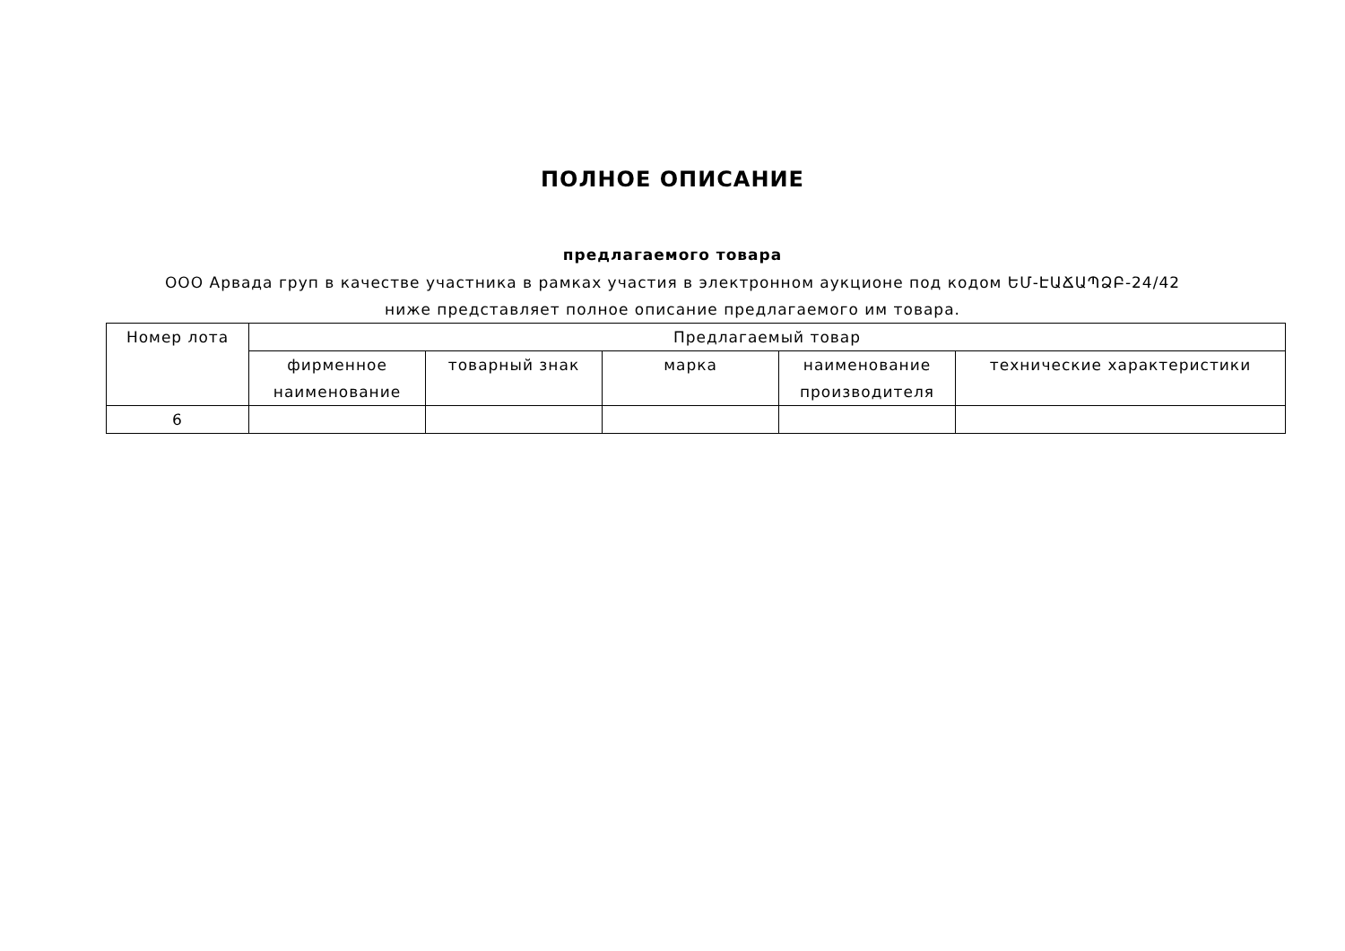ПОЛНОЕ ОПИСАНИЕ
предлагаемого товара
ООО Арвада груп в качестве участника в рамках участия в электронном аукционе под кодом ԵՄ-ԷԱՃԱՊՁԲ-24/42 ниже представляет полное описание предлагаемого им товара.
| Номер лота | Предлагаемый товар | | | | |
| --- | --- | --- | --- | --- | --- |
| | фирменное наименование | товарный знак | марка | наименование производителя | технические характеристики |
| 6 | | | | | |